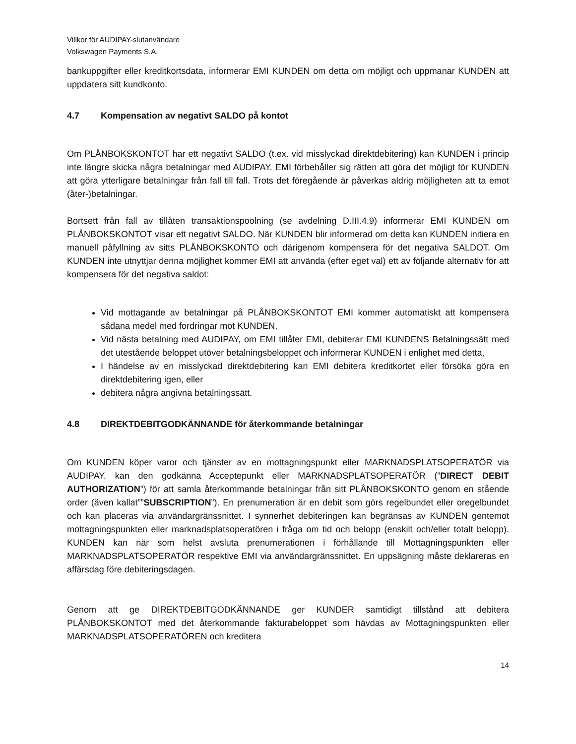Villkor för AUDIPAY-slutanvändare
Volkswagen Payments S.A.
bankuppgifter eller kreditkortsdata, informerar EMI KUNDEN om detta om möjligt och uppmanar KUNDEN att uppdatera sitt kundkonto.
4.7 Kompensation av negativt SALDO på kontot
Om PLÅNBOKSKONTOT har ett negativt SALDO (t.ex. vid misslyckad direktdebitering) kan KUNDEN i princip inte längre skicka några betalningar med AUDIPAY. EMI förbehåller sig rätten att göra det möjligt för KUNDEN att göra ytterligare betalningar från fall till fall. Trots det föregående är påverkas aldrig möjligheten att ta emot (åter-)betalningar.
Bortsett från fall av tillåten transaktionspoolning (se avdelning D.III.4.9) informerar EMI KUNDEN om PLÅNBOKSKONTOT visar ett negativt SALDO. När KUNDEN blir informerad om detta kan KUNDEN initiera en manuell påfyllning av sitts PLÅNBOKSKONTO och därigenom kompensera för det negativa SALDOT. Om KUNDEN inte utnyttjar denna möjlighet kommer EMI att använda (efter eget val) ett av följande alternativ för att kompensera för det negativa saldot:
Vid mottagande av betalningar på PLÅNBOKSKONTOT EMI kommer automatiskt att kompensera sådana medel med fordringar mot KUNDEN,
Vid nästa betalning med AUDIPAY, om EMI tillåter EMI, debiterar EMI KUNDENS Betalningssätt med det utestående beloppet utöver betalningsbeloppet och informerar KUNDEN i enlighet med detta,
I händelse av en misslyckad direktdebitering kan EMI debitera kreditkortet eller försöka göra en direktdebitering igen, eller
debitera några angivna betalningssätt.
4.8 DIREKTDEBITGODKÄNNANDE för återkommande betalningar
Om KUNDEN köper varor och tjänster av en mottagningspunkt eller MARKNADSPLATSOPERATÖR via AUDIPAY, kan den godkänna Acceptepunkt eller MARKNADSPLATSOPERATÖR (”DIRECT DEBIT AUTHORIZATION”) för att samla återkommande betalningar från sitt PLÅNBOKSKONTO genom en stående order (även kallat””SUBSCRIPTION”). En prenumeration är en debit som görs regelbundet eller oregelbundet och kan placeras via användargränssnittet. I synnerhet debiteringen kan begränsas av KUNDEN gentemot mottagningspunkten eller marknadsplatsoperatören i fråga om tid och belopp (enskilt och/eller totalt belopp). KUNDEN kan när som helst avsluta prenumerationen i förhållande till Mottagningspunkten eller MARKNADSPLATSOPERATÖR respektive EMI via användargränssnittet. En uppsägning måste deklareras en affärsdag före debiteringsdagen.
Genom att ge DIREKTDEBITGODKÄNNANDE ger KUNDER samtidigt tillstånd att debitera PLÅNBOKSKONTOT med det återkommande fakturabeloppet som hävdas av Mottagningspunkten eller MARKNADSPLATSOPERATÖREN och kreditera
14